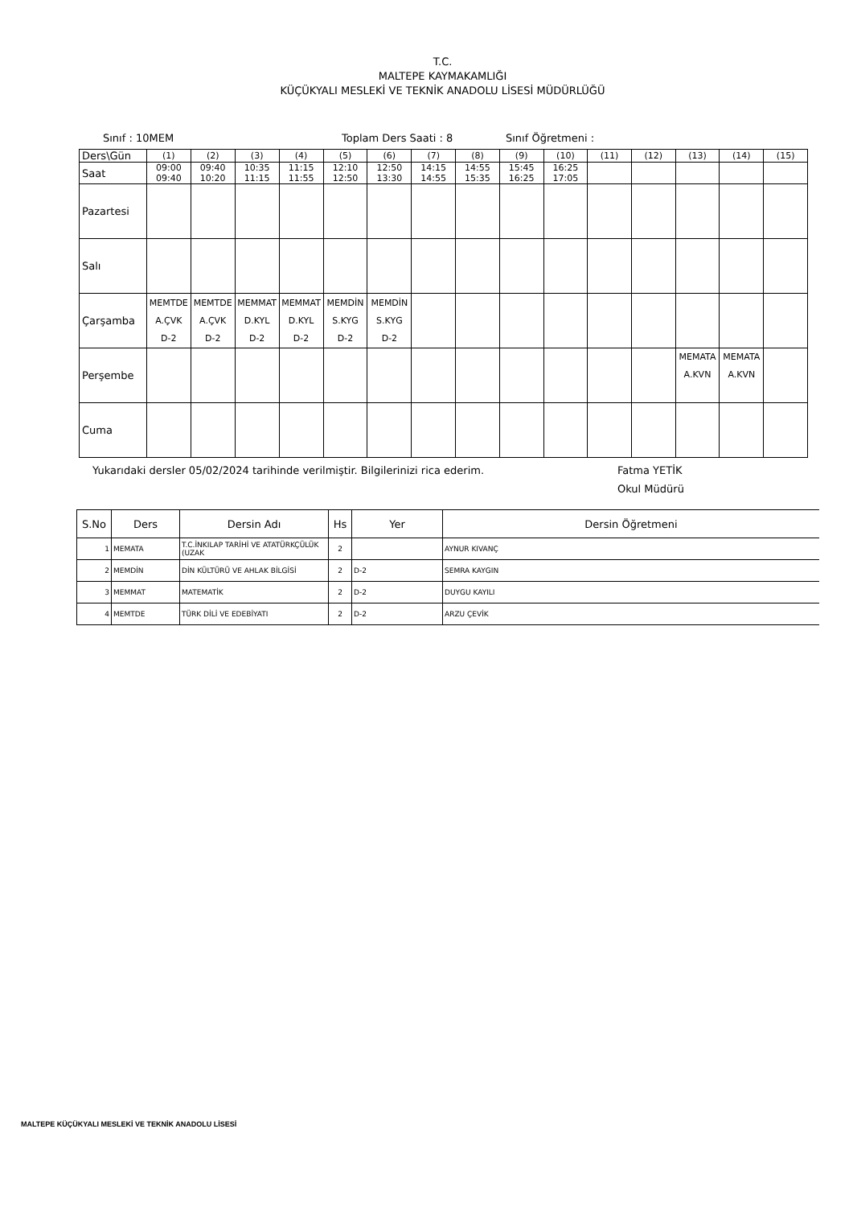T.C.
MALTEPE KAYMAKAMLIĞI
KÜÇÜKYALI MESLEKİ VE TEKNİK ANADOLU LİSESİ MÜDÜRLÜĞÜ
Sınıf : 10MEM Toplam Ders Saati : 8 Sınıf Öğretmeni :
| Ders\Gün | (1) | (2) | (3) | (4) | (5) | (6) | (7) | (8) | (9) | (10) | (11) | (12) | (13) | (14) | (15) |
| Saat | 09:00 09:40 | 09:40 10:20 | 10:35 11:15 | 11:15 11:55 | 12:10 12:50 | 12:50 13:30 | 14:15 14:55 | 14:55 15:35 | 15:45 16:25 | 16:25 17:05 | | | | | |
| Pazartesi | | | | | | | | | | | | | | | |
| Salı | | | | | | | | | | | | | | | |
| Çarşamba | MEMTDE A.ÇVK D-2 | MEMTDE A.ÇVK D-2 | MEMMAT D.KYL D-2 | MEMMAT D.KYL D-2 | MEMDİN S.KYG D-2 | MEMDİN S.KYG D-2 | | | | | | | | | |
| Perşembe | | | | | | | | | | | | | MEMATA A.KVN | MEMATA A.KVN | |
| Cuma | | | | | | | | | | | | | | | |
Yukarıdaki dersler 05/02/2024 tarihinde verilmiştir. Bilgilerinizi rica ederim. Fatma YETİK
Okul Müdürü
| S.No | Ders | Dersin Adı | Hs | Yer | Dersin Öğretmeni |
| --- | --- | --- | --- | --- | --- |
| 1 | MEMATA | T.C.İNKILAP TARİHİ VE ATATÜRKÇÜLÜK (UZAK | 2 | | AYNUR KIVANÇ |
| 2 | MEMDİN | DİN KÜLTÜRÜ VE AHLAK BİLGİSİ | 2 | D-2 | SEMRA KAYGIN |
| 3 | MEMMAT | MATEMATİK | 2 | D-2 | DUYGU KAYILI |
| 4 | MEMTDE | TÜRK DİLİ VE EDEBİYATI | 2 | D-2 | ARZU ÇEVİK |
MALTEPE KÜÇÜKYALI MESLEKİ VE TEKNİK ANADOLU LİSESİ